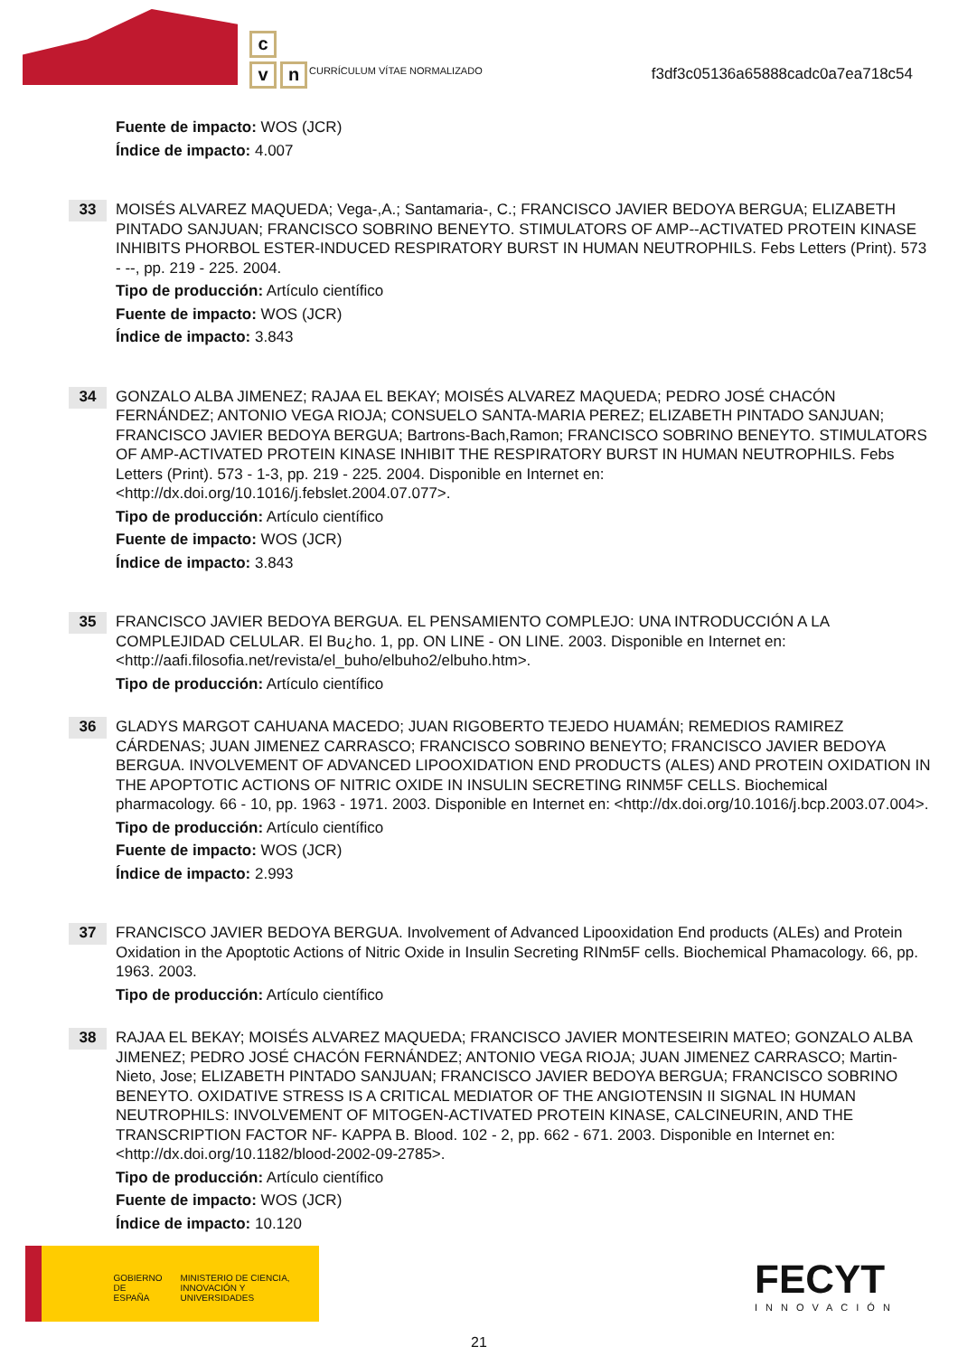c
v n
CURRÍCULUM VÍTAE NORMALIZADO
f3df3c05136a65888cadc0a7ea718c54
Fuente de impacto: WOS (JCR)
Índice de impacto: 4.007
33
MOISÉS ALVAREZ MAQUEDA; Vega-,A.; Santamaria-, C.; FRANCISCO JAVIER BEDOYA BERGUA; ELIZABETH PINTADO SANJUAN; FRANCISCO SOBRINO BENEYTO. STIMULATORS OF AMP--ACTIVATED PROTEIN KINASE INHIBITS PHORBOL ESTER-INDUCED RESPIRATORY BURST IN HUMAN NEUTROPHILS. Febs Letters (Print). 573 - --, pp. 219 - 225. 2004.
Tipo de producción: Artículo científico
Fuente de impacto: WOS (JCR)
Índice de impacto: 3.843
34
GONZALO ALBA JIMENEZ; RAJAA EL BEKAY; MOISÉS ALVAREZ MAQUEDA; PEDRO JOSÉ CHACÓN FERNÁNDEZ; ANTONIO VEGA RIOJA; CONSUELO SANTA-MARIA PEREZ; ELIZABETH PINTADO SANJUAN; FRANCISCO JAVIER BEDOYA BERGUA; Bartrons-Bach,Ramon; FRANCISCO SOBRINO BENEYTO. STIMULATORS OF AMP-ACTIVATED PROTEIN KINASE INHIBIT THE RESPIRATORY BURST IN HUMAN NEUTROPHILS. Febs Letters (Print). 573 - 1-3, pp. 219 - 225. 2004. Disponible en Internet en: <http://dx.doi.org/10.1016/j.febslet.2004.07.077>.
Tipo de producción: Artículo científico
Fuente de impacto: WOS (JCR)
Índice de impacto: 3.843
35
FRANCISCO JAVIER BEDOYA BERGUA. EL PENSAMIENTO COMPLEJO: UNA INTRODUCCIÓN A LA COMPLEJIDAD CELULAR. El Bu¿ho. 1, pp. ON LINE - ON LINE. 2003. Disponible en Internet en: <http://aafi.filosofia.net/revista/el_buho/elbuho2/elbuho.htm>.
Tipo de producción: Artículo científico
36
GLADYS MARGOT CAHUANA MACEDO; JUAN RIGOBERTO TEJEDO HUAMÁN; REMEDIOS RAMIREZ CÁRDENAS; JUAN JIMENEZ CARRASCO; FRANCISCO SOBRINO BENEYTO; FRANCISCO JAVIER BEDOYA BERGUA. INVOLVEMENT OF ADVANCED LIPOOXIDATION END PRODUCTS (ALES) AND PROTEIN OXIDATION IN THE APOPTOTIC ACTIONS OF NITRIC OXIDE IN INSULIN SECRETING RINM5F CELLS. Biochemical pharmacology. 66 - 10, pp. 1963 - 1971. 2003. Disponible en Internet en: <http://dx.doi.org/10.1016/j.bcp.2003.07.004>.
Tipo de producción: Artículo científico
Fuente de impacto: WOS (JCR)
Índice de impacto: 2.993
37
FRANCISCO JAVIER BEDOYA BERGUA. Involvement of Advanced Lipooxidation End products (ALEs) and Protein Oxidation in the Apoptotic Actions of Nitric Oxide in Insulin Secreting RINm5F cells. Biochemical Phamacology. 66, pp. 1963. 2003.
Tipo de producción: Artículo científico
38
RAJAA EL BEKAY; MOISÉS ALVAREZ MAQUEDA; FRANCISCO JAVIER MONTESEIRIN MATEO; GONZALO ALBA JIMENEZ; PEDRO JOSÉ CHACÓN FERNÁNDEZ; ANTONIO VEGA RIOJA; JUAN JIMENEZ CARRASCO; Martin-Nieto, Jose; ELIZABETH PINTADO SANJUAN; FRANCISCO JAVIER BEDOYA BERGUA; FRANCISCO SOBRINO BENEYTO. OXIDATIVE STRESS IS A CRITICAL MEDIATOR OF THE ANGIOTENSIN II SIGNAL IN HUMAN NEUTROPHILS: INVOLVEMENT OF MITOGEN-ACTIVATED PROTEIN KINASE, CALCINEURIN, AND THE TRANSCRIPTION FACTOR NF- KAPPA B. Blood. 102 - 2, pp. 662 - 671. 2003. Disponible en Internet en: <http://dx.doi.org/10.1182/blood-2002-09-2785>.
Tipo de producción: Artículo científico
Fuente de impacto: WOS (JCR)
Índice de impacto: 10.120
GOBIERNO DE ESPAÑA
MINISTERIO DE CIENCIA, INNOVACIÓN Y UNIVERSIDADES
FECYT
INNOVACIÓN
21